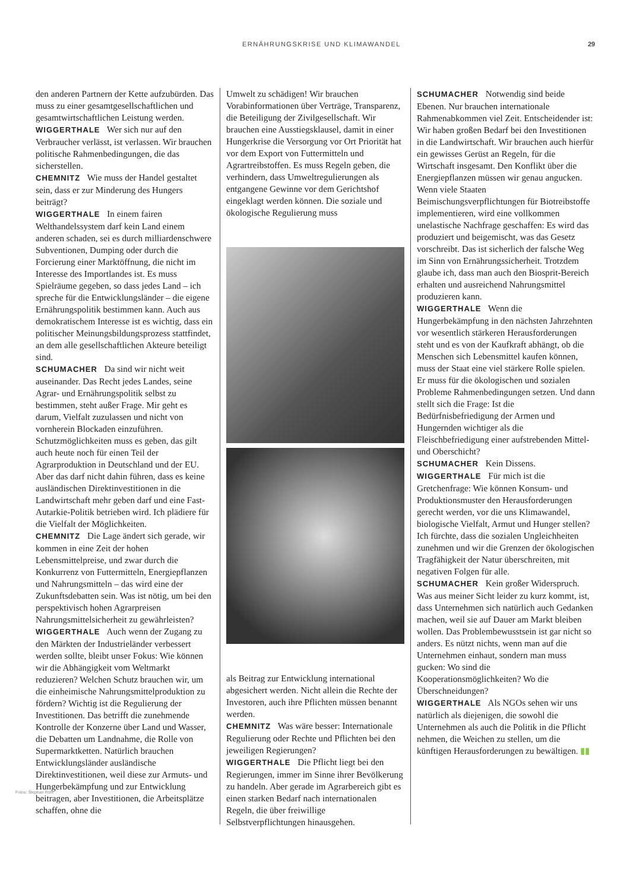ERNÄHRUNGSKRISE UND KLIMAWANDEL 29
den anderen Partnern der Kette aufzubürden. Das muss zu einer gesamtgesellschaftlichen und gesamtwirtschaftlichen Leistung werden.
WIGGERTHALE Wer sich nur auf den Verbraucher verlässt, ist verlassen. Wir brauchen politische Rahmenbedingungen, die das sicherstellen.
CHEMNITZ Wie muss der Handel gestaltet sein, dass er zur Minderung des Hungers beiträgt?
WIGGERTHALE In einem fairen Welthandelssystem darf kein Land einem anderen schaden, sei es durch milliardenschwere Subventionen, Dumping oder durch die Forcierung einer Marktöffnung, die nicht im Interesse des Importlandes ist. Es muss Spielräume gegeben, so dass jedes Land – ich spreche für die Entwicklungsländer – die eigene Ernährungspolitik bestimmen kann. Auch aus demokratischem Interesse ist es wichtig, dass ein politischer Meinungsbildungsprozess stattfindet, an dem alle gesellschaftlichen Akteure beteiligt sind.
SCHUMACHER Da sind wir nicht weit auseinander. Das Recht jedes Landes, seine Agrar- und Ernährungspolitik selbst zu bestimmen, steht außer Frage. Mir geht es darum, Vielfalt zuzulassen und nicht von vornherein Blockaden einzuführen. Schutzmöglichkeiten muss es geben, das gilt auch heute noch für einen Teil der Agrarproduktion in Deutschland und der EU. Aber das darf nicht dahin führen, dass es keine ausländischen Direktinvestitionen in die Landwirtschaft mehr geben darf und eine Fast-Autarkie-Politik betrieben wird. Ich plädiere für die Vielfalt der Möglichkeiten.
CHEMNITZ Die Lage ändert sich gerade, wir kommen in eine Zeit der hohen Lebensmittelpreise, und zwar durch die Konkurrenz von Futtermitteln, Energiepflanzen und Nahrungsmitteln – das wird eine der Zukunftsdebatten sein. Was ist nötig, um bei den perspektivisch hohen Agrarpreisen Nahrungsmittelsicherheit zu gewährleisten?
WIGGERTHALE Auch wenn der Zugang zu den Märkten der Industrieländer verbessert werden sollte, bleibt unser Fokus: Wie können wir die Abhängigkeit vom Weltmarkt reduzieren? Welchen Schutz brauchen wir, um die einheimische Nahrungsmittelproduktion zu fördern? Wichtig ist die Regulierung der Investitionen. Das betrifft die zunehmende Kontrolle der Konzerne über Land und Wasser, die Debatten um Landnahme, die Rolle von Supermarktketten. Natürlich brauchen Entwicklungsländer ausländische Direktinvestitionen, weil diese zur Armuts- und Hungerbekämpfung und zur Entwicklung beitragen, aber Investitionen, die Arbeitsplätze schaffen, ohne die
Umwelt zu schädigen! Wir brauchen Vorabinformationen über Verträge, Transparenz, die Beteiligung der Zivilgesellschaft. Wir brauchen eine Ausstiegsklausel, damit in einer Hungerkrise die Versorgung vor Ort Priorität hat vor dem Export von Futtermitteln und Agrartreibstoffen. Es muss Regeln geben, die verhindern, dass Umweltregulierungen als entgangene Gewinne vor dem Gerichtshof eingeklagt werden können. Die soziale und ökologische Regulierung muss
als Beitrag zur Entwicklung international abgesichert werden. Nicht allein die Rechte der Investoren, auch ihre Pflichten müssen benannt werden.
CHEMNITZ Was wäre besser: Internationale Regulierung oder Rechte und Pflichten bei den jeweiligen Regierungen?
WIGGERTHALE Die Pflicht liegt bei den Regierungen, immer im Sinne ihrer Bevölkerung zu handeln. Aber gerade im Agrarbereich gibt es einen starken Bedarf nach internationalen Regeln, die über freiwillige Selbstverpflichtungen hinausgehen.
SCHUMACHER Notwendig sind beide Ebenen. Nur brauchen internationale Rahmenabkommen viel Zeit. Entscheidender ist: Wir haben großen Bedarf bei den Investitionen in die Landwirtschaft. Wir brauchen auch hierfür ein gewisses Gerüst an Regeln, für die Wirtschaft insgesamt. Den Konflikt über die Energiepflanzen müssen wir genau angucken. Wenn viele Staaten Beimischungsverpflichtungen für Biotreibstoffe implementieren, wird eine vollkommen unelastische Nachfrage geschaffen: Es wird das produziert und beigemischt, was das Gesetz vorschreibt. Das ist sicherlich der falsche Weg im Sinn von Ernährungssicherheit. Trotzdem glaube ich, dass man auch den Biosprit-Bereich erhalten und ausreichend Nahrungsmittel produzieren kann.
WIGGERTHALE Wenn die Hungerbekämpfung in den nächsten Jahrzehnten vor wesentlich stärkeren Herausforderungen steht und es von der Kaufkraft abhängt, ob die Menschen sich Lebensmittel kaufen können, muss der Staat eine viel stärkere Rolle spielen. Er muss für die ökologischen und sozialen Probleme Rahmenbedingungen setzen. Und dann stellt sich die Frage: Ist die Bedürfnisbefriedigung der Armen und Hungernden wichtiger als die Fleischbefriedigung einer aufstrebenden Mittel- und Oberschicht?
SCHUMACHER Kein Dissens.
WIGGERTHALE Für mich ist die Gretchenfrage: Wie können Konsum- und Produktionsmuster den Herausforderungen gerecht werden, vor die uns Klimawandel, biologische Vielfalt, Armut und Hunger stellen? Ich fürchte, dass die sozialen Ungleichheiten zunehmen und wir die Grenzen der ökologischen Tragfähigkeit der Natur überschreiten, mit negativen Folgen für alle.
SCHUMACHER Kein großer Widerspruch. Was aus meiner Sicht leider zu kurz kommt, ist, dass Unternehmen sich natürlich auch Gedanken machen, weil sie auf Dauer am Markt bleiben wollen. Das Problembewusstsein ist gar nicht so anders. Es nützt nichts, wenn man auf die Unternehmen einhaut, sondern man muss gucken: Wo sind die Kooperationsmöglichkeiten? Wo die Überschneidungen?
WIGGERTHALE Als NGOs sehen wir uns natürlich als diejenigen, die sowohl die Unternehmen als auch die Politik in die Pflicht nehmen, die Weichen zu stellen, um die künftigen Herausforderungen zu bewältigen. ▮▮
Fotos: Stephan Röhl